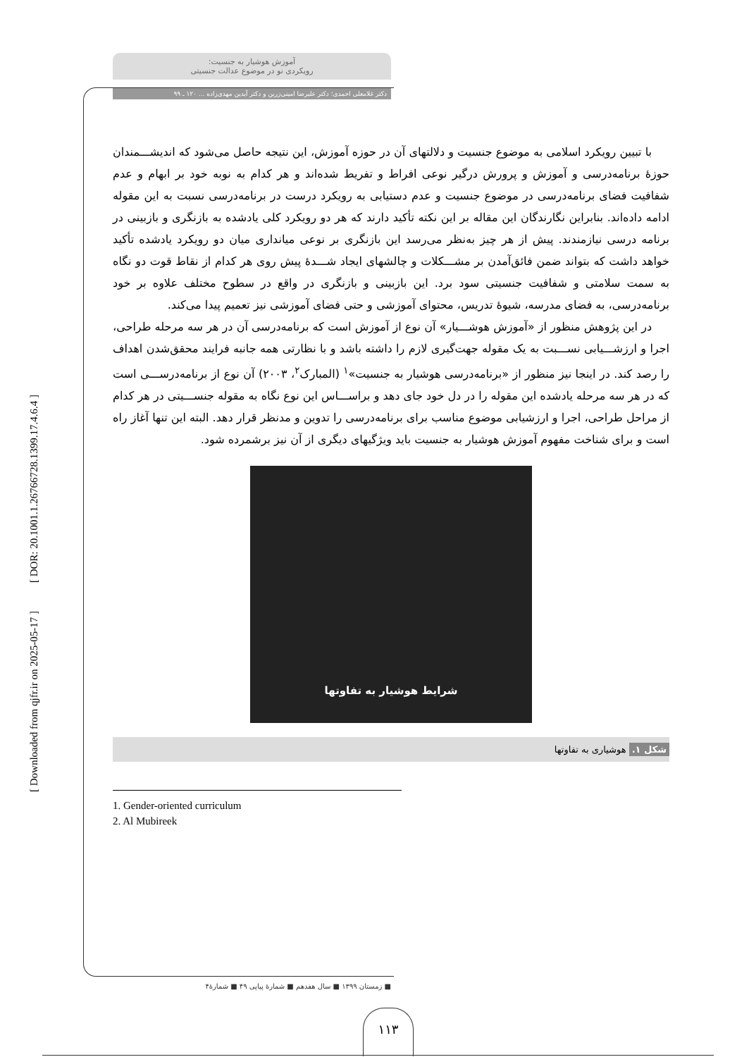[ DOR: 20.1001.1.26766728.1399.17.4.6.4 ]
[ Downloaded from qjfr.ir on 2025-05-17 ]
آموزش هوشیار به جنسیت:
رویکردی نو در موضوع عدالت جنسیتی
دکتر غلامعلی احمدی؛ دکتر علیرضا امینی‌زرین و دکتر آیدین مهدی‌زاده ... ۱۲۰ ـ ۹۹
با تبیین رویکرد اسلامی به موضوع جنسیت و دلالتهای آن در حوزه آموزش، این نتیجه حاصل می‌شود که اندیشـــمندان حوزۀ برنامه‌درسی و آموزش و پرورش درگیر نوعی افراط و تفریط شده‌اند و هر کدام به نوبه خود بر ابهام و عدم شفافیت فضای برنامه‌درسی در موضوع جنسیت و عدم دستیابی به رویکرد درست در برنامه‌درسی نسبت به این مقوله ادامه داده‌اند. بنابراین نگارندگان این مقاله بر این نکته تأکید دارند که هر دو رویکرد کلی یادشده به بازنگری و بازبینی در برنامه درسی نیازمندند. پیش از هر چیز به‌نظر می‌رسد این بازنگری بر نوعی میانداری میان دو رویکرد یادشده تأکید خواهد داشت که بتواند ضمن فائق‌آمدن بر مشـــکلات و چالشهای ایجاد شـــدۀ پیش روی هر کدام از نقاط قوت دو نگاه به سمت سلامتی و شفافیت جنسیتی سود برد. این بازبینی و بازنگری در واقع در سطوح مختلف علاوه بر خود برنامه‌درسی، به فضای مدرسه، شیوۀ تدریس، محتوای آموزشی و حتی فضای آموزشی نیز تعمیم پیدا می‌کند.
در این پژوهش منظور از «آموزش هوشـــیار» آن نوع از آموزش است که برنامه‌درسی آن در هر سه مرحله طراحی، اجرا و ارزشـــیابی نســـبت به یک مقوله جهت‌گیری لازم را داشته باشد و با نظارتی همه جانبه فرایند محقق‌شدن اهداف را رصد کند. در اینجا نیز منظور از «برنامه‌درسی هوشیار به جنسیت»<sup>۱</sup> (المبارک<sup>۲</sup>، ۲۰۰۳) آن نوع از برنامه‌درســـی است که در هر سه مرحله یادشده این مقوله را در دل خود جای دهد و براســـاس این نوع نگاه به مقوله جنســـیتی در هر کدام از مراحل طراحی، اجرا و ارزشیابی موضوع مناسب برای برنامه‌درسی را تدوین و مدنظر قرار دهد. البته این تنها آغاز راه است و برای شناخت مفهوم آموزش هوشیار به جنسیت باید ویژگیهای دیگری از آن نیز برشمرده شود.
شرایط هوشیار به تفاوتها
شکل ۱. هوشیاری به تفاوتها
1. Gender-oriented curriculum
2. Al Mubireek
■ زمستان ۱۳۹۹ ■ سال هفدهم ■ شمارۀ پیاپی ۴۹ ■ شمارۀ۴
۱۱۳